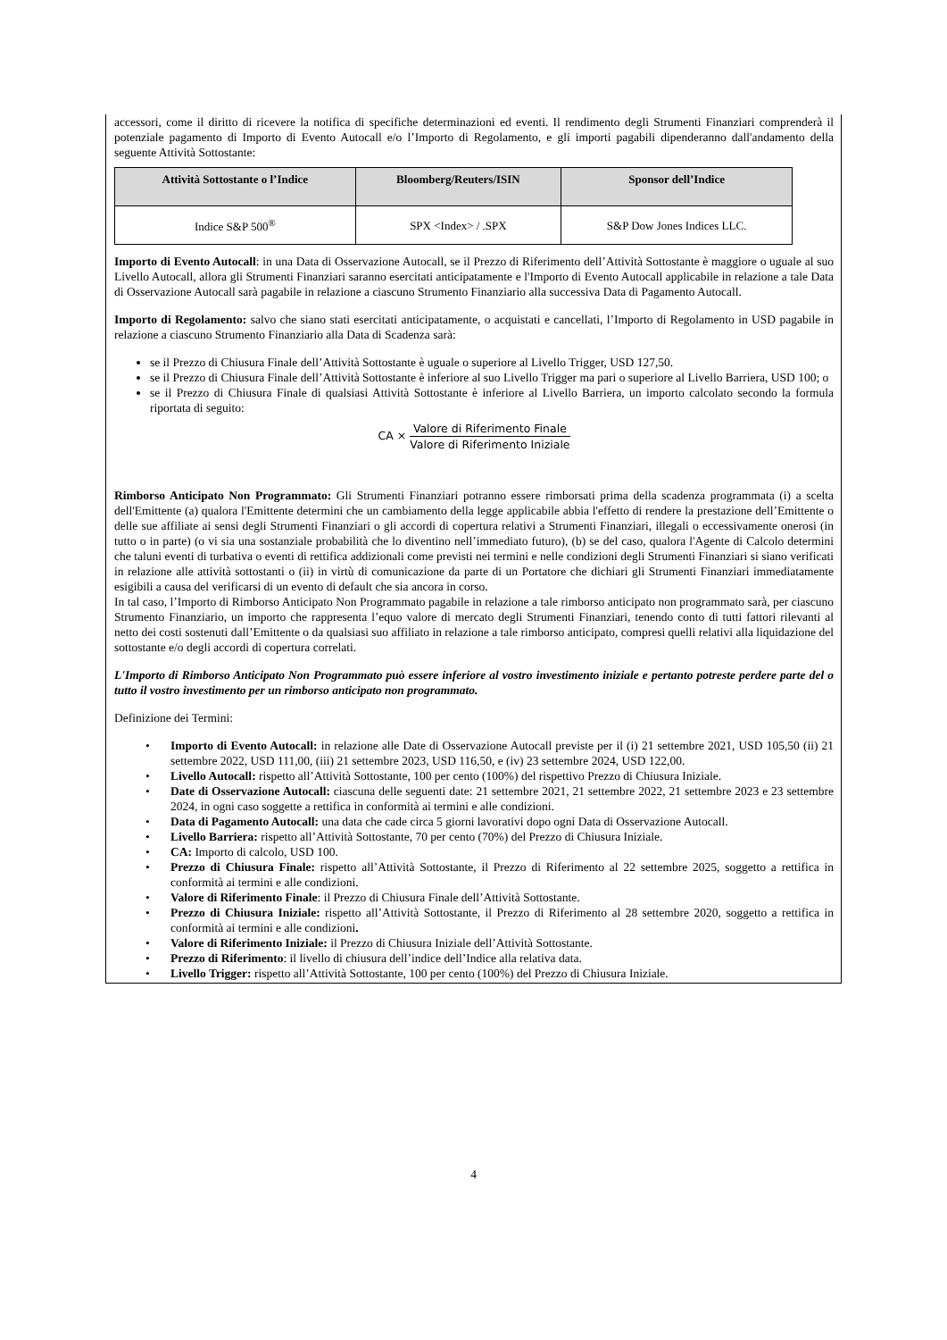accessori, come il diritto di ricevere la notifica di specifiche determinazioni ed eventi. Il rendimento degli Strumenti Finanziari comprenderà il potenziale pagamento di Importo di Evento Autocall e/o l’Importo di Regolamento, e gli importi pagabili dipenderanno dall'andamento della seguente Attività Sottostante:
| Attività Sottostante o l’Indice | Bloomberg/Reuters/ISIN | Sponsor dell’Indice |
| --- | --- | --- |
| Indice S&P 500<sup>®</sup> | SPX <Index> / .SPX | S&P Dow Jones Indices LLC. |
Importo di Evento Autocall: in una Data di Osservazione Autocall, se il Prezzo di Riferimento dell’Attività Sottostante è maggiore o uguale al suo Livello Autocall, allora gli Strumenti Finanziari saranno esercitati anticipatamente e l'Importo di Evento Autocall applicabile in relazione a tale Data di Osservazione Autocall sarà pagabile in relazione a ciascuno Strumento Finanziario alla successiva Data di Pagamento Autocall.
Importo di Regolamento: salvo che siano stati esercitati anticipatamente, o acquistati e cancellati, l’Importo di Regolamento in USD pagabile in relazione a ciascuno Strumento Finanziario alla Data di Scadenza sarà:
se il Prezzo di Chiusura Finale dell’Attività Sottostante è uguale o superiore al Livello Trigger, USD 127,50.
se il Prezzo di Chiusura Finale dell’Attività Sottostante è inferiore al suo Livello Trigger ma pari o superiore al Livello Barriera, USD 100; o
se il Prezzo di Chiusura Finale di qualsiasi Attività Sottostante è inferiore al Livello Barriera, un importo calcolato secondo la formula riportata di seguito:
CA × Valore di Riferimento Finale Valore di Riferimento Iniziale
Rimborso Anticipato Non Programmato: Gli Strumenti Finanziari potranno essere rimborsati prima della scadenza programmata (i) a scelta dell'Emittente (a) qualora l'Emittente determini che un cambiamento della legge applicabile abbia l'effetto di rendere la prestazione dell’Emittente o delle sue affiliate ai sensi degli Strumenti Finanziari o gli accordi di copertura relativi a Strumenti Finanziari, illegali o eccessivamente onerosi (in tutto o in parte) (o vi sia una sostanziale probabilità che lo diventino nell’immediato futuro), (b) se del caso, qualora l'Agente di Calcolo determini che taluni eventi di turbativa o eventi di rettifica addizionali come previsti nei termini e nelle condizioni degli Strumenti Finanziari si siano verificati in relazione alle attività sottostanti o (ii) in virtù di comunicazione da parte di un Portatore che dichiari gli Strumenti Finanziari immediatamente esigibili a causa del verificarsi di un evento di default che sia ancora in corso.
In tal caso, l’Importo di Rimborso Anticipato Non Programmato pagabile in relazione a tale rimborso anticipato non programmato sarà, per ciascuno Strumento Finanziario, un importo che rappresenta l’equo valore di mercato degli Strumenti Finanziari, tenendo conto di tutti fattori rilevanti al netto dei costi sostenuti dall’Emittente o da qualsiasi suo affiliato in relazione a tale rimborso anticipato, compresi quelli relativi alla liquidazione del sottostante e/o degli accordi di copertura correlati.
L'Importo di Rimborso Anticipato Non Programmato può essere inferiore al vostro investimento iniziale e pertanto potreste perdere parte del o tutto il vostro investimento per un rimborso anticipato non programmato.
Definizione dei Termini:
• Importo di Evento Autocall: in relazione alle Date di Osservazione Autocall previste per il (i) 21 settembre 2021, USD 105,50 (ii) 21 settembre 2022, USD 111,00, (iii) 21 settembre 2023, USD 116,50, e (iv) 23 settembre 2024, USD 122,00.
• Livello Autocall: rispetto all’Attività Sottostante, 100 per cento (100%) del rispettivo Prezzo di Chiusura Iniziale.
• Date di Osservazione Autocall: ciascuna delle seguenti date: 21 settembre 2021, 21 settembre 2022, 21 settembre 2023 e 23 settembre 2024, in ogni caso soggette a rettifica in conformità ai termini e alle condizioni.
• Data di Pagamento Autocall: una data che cade circa 5 giorni lavorativi dopo ogni Data di Osservazione Autocall.
• Livello Barriera: rispetto all’Attività Sottostante, 70 per cento (70%) del Prezzo di Chiusura Iniziale.
• CA: Importo di calcolo, USD 100.
• Prezzo di Chiusura Finale: rispetto all’Attività Sottostante, il Prezzo di Riferimento al 22 settembre 2025, soggetto a rettifica in conformità ai termini e alle condizioni.
• Valore di Riferimento Finale: il Prezzo di Chiusura Finale dell’Attività Sottostante.
• Prezzo di Chiusura Iniziale: rispetto all’Attività Sottostante, il Prezzo di Riferimento al 28 settembre 2020, soggetto a rettifica in conformità ai termini e alle condizioni.
• Valore di Riferimento Iniziale: il Prezzo di Chiusura Iniziale dell’Attività Sottostante.
• Prezzo di Riferimento: il livello di chiusura dell’indice dell’Indice alla relativa data.
• Livello Trigger: rispetto all’Attività Sottostante, 100 per cento (100%) del Prezzo di Chiusura Iniziale.
4